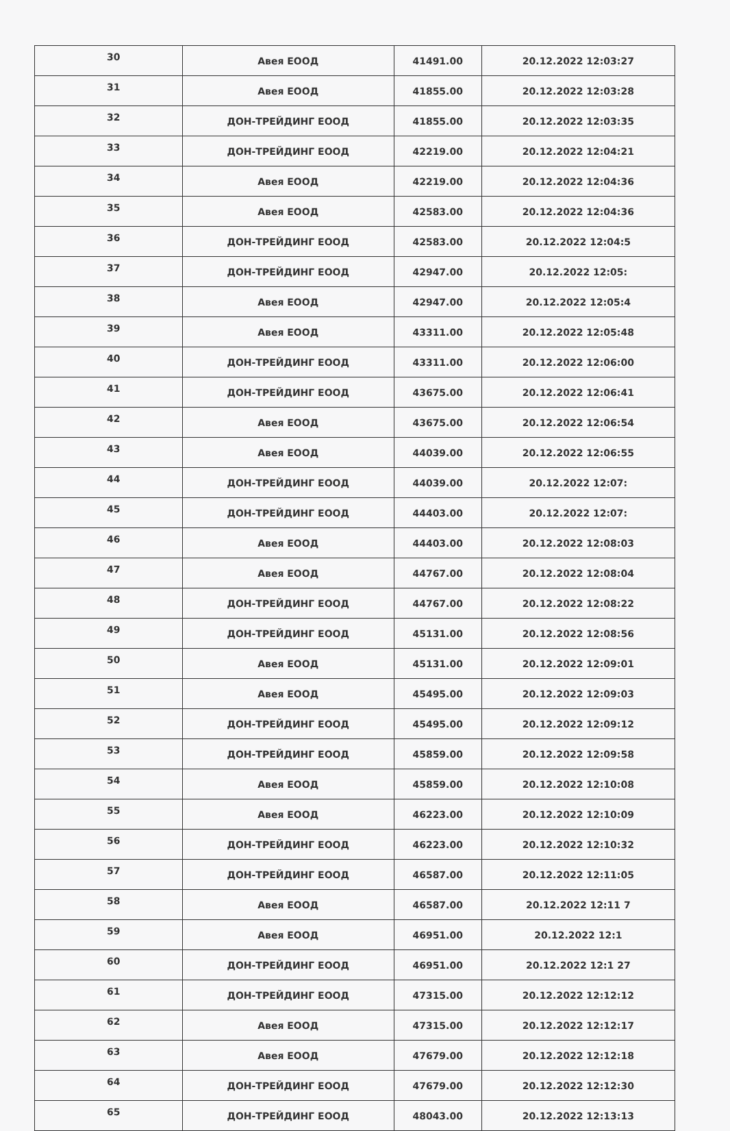| 30 | Авея ЕООД | 41491.00 | 20.12.2022 12:03:27 |
| 31 | Авея ЕООД | 41855.00 | 20.12.2022 12:03:28 |
| 32 | ДОН-ТРЕЙДИНГ ЕООД | 41855.00 | 20.12.2022 12:03:35 |
| 33 | ДОН-ТРЕЙДИНГ ЕООД | 42219.00 | 20.12.2022 12:04:21 |
| 34 | Авея ЕООД | 42219.00 | 20.12.2022 12:04:36 |
| 35 | Авея ЕООД | 42583.00 | 20.12.2022 12:04:36 |
| 36 | ДОН-ТРЕЙДИНГ ЕООД | 42583.00 | 20.12.2022 12:04:5 |
| 37 | ДОН-ТРЕЙДИНГ ЕООД | 42947.00 | 20.12.2022 12:05: |
| 38 | Авея ЕООД | 42947.00 | 20.12.2022 12:05:4 |
| 39 | Авея ЕООД | 43311.00 | 20.12.2022 12:05:48 |
| 40 | ДОН-ТРЕЙДИНГ ЕООД | 43311.00 | 20.12.2022 12:06:00 |
| 41 | ДОН-ТРЕЙДИНГ ЕООД | 43675.00 | 20.12.2022 12:06:41 |
| 42 | Авея ЕООД | 43675.00 | 20.12.2022 12:06:54 |
| 43 | Авея ЕООД | 44039.00 | 20.12.2022 12:06:55 |
| 44 | ДОН-ТРЕЙДИНГ ЕООД | 44039.00 | 20.12.2022 12:07: |
| 45 | ДОН-ТРЕЙДИНГ ЕООД | 44403.00 | 20.12.2022 12:07: |
| 46 | Авея ЕООД | 44403.00 | 20.12.2022 12:08:03 |
| 47 | Авея ЕООД | 44767.00 | 20.12.2022 12:08:04 |
| 48 | ДОН-ТРЕЙДИНГ ЕООД | 44767.00 | 20.12.2022 12:08:22 |
| 49 | ДОН-ТРЕЙДИНГ ЕООД | 45131.00 | 20.12.2022 12:08:56 |
| 50 | Авея ЕООД | 45131.00 | 20.12.2022 12:09:01 |
| 51 | Авея ЕООД | 45495.00 | 20.12.2022 12:09:03 |
| 52 | ДОН-ТРЕЙДИНГ ЕООД | 45495.00 | 20.12.2022 12:09:12 |
| 53 | ДОН-ТРЕЙДИНГ ЕООД | 45859.00 | 20.12.2022 12:09:58 |
| 54 | Авея ЕООД | 45859.00 | 20.12.2022 12:10:08 |
| 55 | Авея ЕООД | 46223.00 | 20.12.2022 12:10:09 |
| 56 | ДОН-ТРЕЙДИНГ ЕООД | 46223.00 | 20.12.2022 12:10:32 |
| 57 | ДОН-ТРЕЙДИНГ ЕООД | 46587.00 | 20.12.2022 12:11:05 |
| 58 | Авея ЕООД | 46587.00 | 20.12.2022 12:11 7 |
| 59 | Авея ЕООД | 46951.00 | 20.12.2022 12:1 |
| 60 | ДОН-ТРЕЙДИНГ ЕООД | 46951.00 | 20.12.2022 12:1 27 |
| 61 | ДОН-ТРЕЙДИНГ ЕООД | 47315.00 | 20.12.2022 12:12:12 |
| 62 | Авея ЕООД | 47315.00 | 20.12.2022 12:12:17 |
| 63 | Авея ЕООД | 47679.00 | 20.12.2022 12:12:18 |
| 64 | ДОН-ТРЕЙДИНГ ЕООД | 47679.00 | 20.12.2022 12:12:30 |
| 65 | ДОН-ТРЕЙДИНГ ЕООД | 48043.00 | 20.12.2022 12:13:13 |